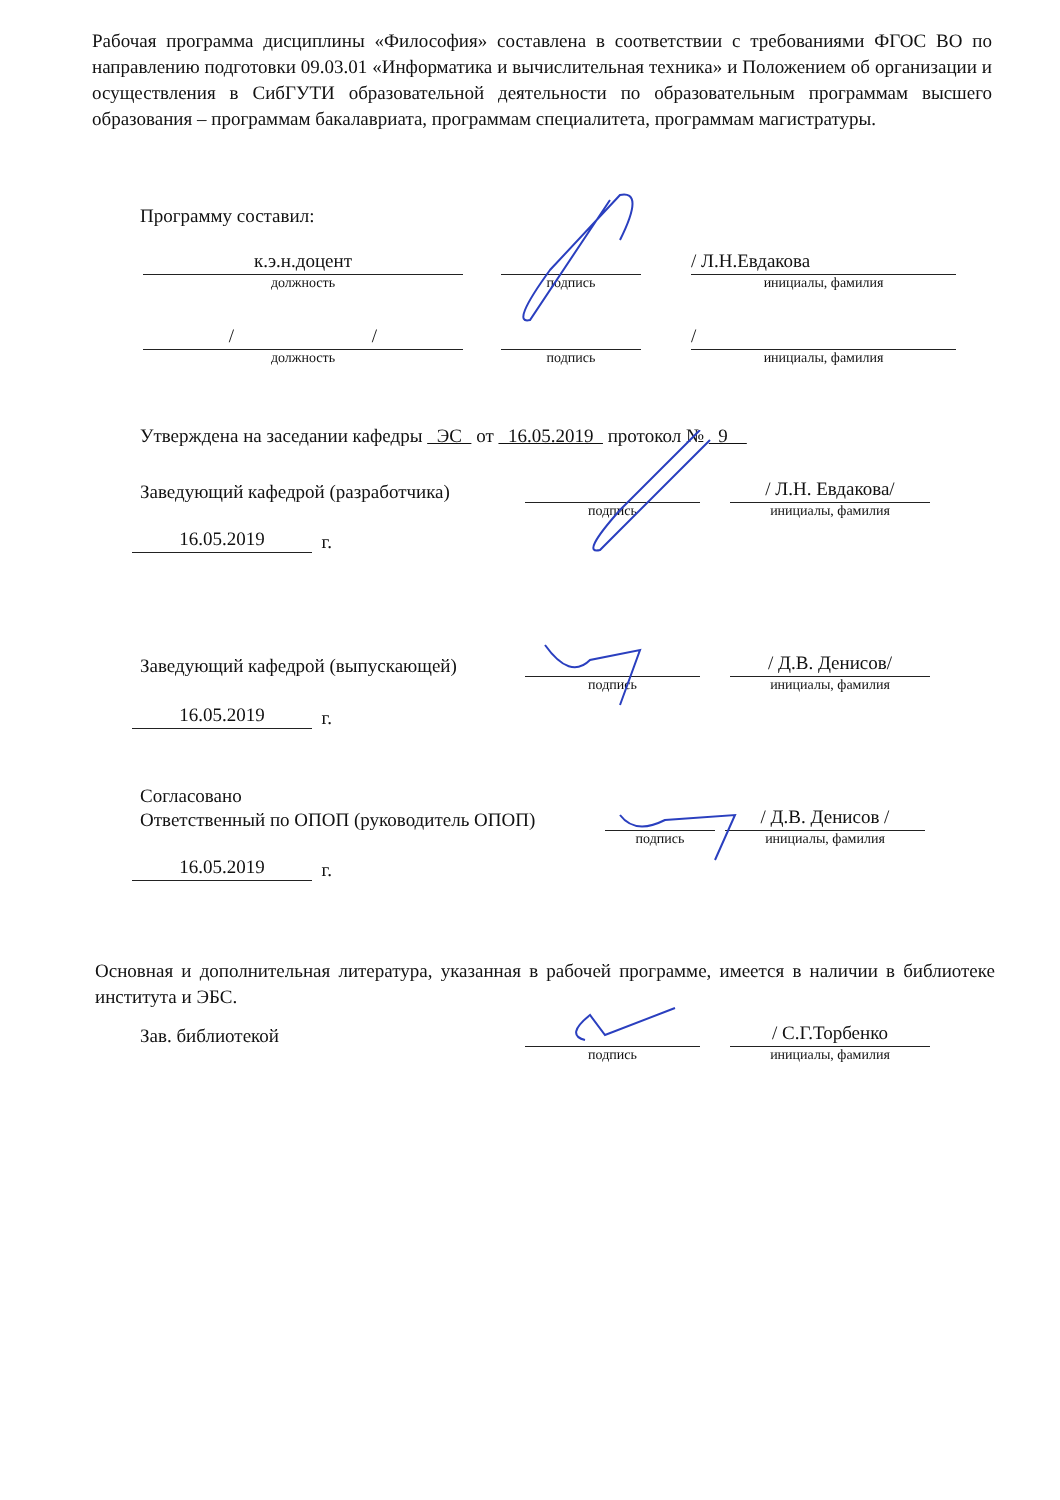Рабочая программа дисциплины «Философия» составлена в соответствии с требованиями ФГОС ВО по направлению подготовки 09.03.01 «Информатика и вычислительная техника» и Положением об организации и осуществления в СибГУТИ образовательной деятельности по образовательным программам высшего образования – программам бакалавриата, программам специалитета, программам магистратуры.
Программу составил:
к.э.н.доцент
/ Л.Н.Евдакова
должность
подпись
инициалы, фамилия
/ /
/
должность
подпись
инициалы, фамилия
Утверждена на заседании кафедры ЭС от 16.05.2019 протокол № 9
Заведующий кафедрой (разработчика)
/ Л.Н. Евдакова/
подпись
инициалы, фамилия
16.05.2019
г.
Заведующий кафедрой (выпускающей)
/ Д.В. Денисов/
подпись
инициалы, фамилия
16.05.2019
г.
Согласовано
Ответственный по ОПОП (руководитель ОПОП)
/ Д.В. Денисов /
подпись
инициалы, фамилия
16.05.2019
г.
Основная и дополнительная литература, указанная в рабочей программе, имеется в наличии в библиотеке института и ЭБС.
Зав. библиотекой
/ С.Г.Торбенко
подпись
инициалы, фамилия